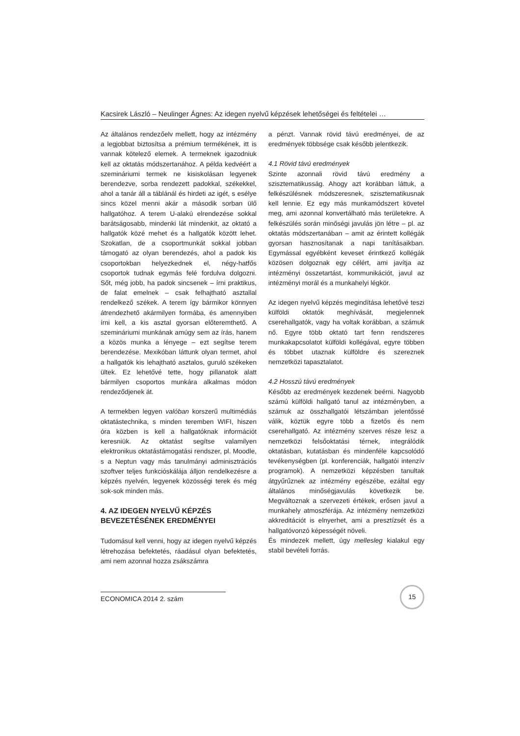Kacsirek László – Neulinger Ágnes: Az idegen nyelvű képzések lehetőségei és feltételei …
Az általános rendezőelv mellett, hogy az intézmény a legjobbat biztosítsa a prémium termékének, itt is vannak kötelező elemek. A termeknek igazodniuk kell az oktatás módszertanához. A példa kedvéért a szemináriumi termek ne kisiskolásan legyenek berendezve, sorba rendezett padokkal, székekkel, ahol a tanár áll a táblánál és hirdeti az igét, s esélye sincs közel menni akár a második sorban ülő hallgatóhoz. A terem U-alakú elrendezése sokkal barátságosabb, mindenki lát mindenkit, az oktató a hallgatók közé mehet és a hallgatók között lehet. Szokatlan, de a csoportmunkát sokkal jobban támogató az olyan berendezés, ahol a padok kis csoportokban helyezkednek el, négy-hatfős csoportok tudnak egymás felé fordulva dolgozni. Sőt, még jobb, ha padok sincsenek – írni praktikus, de falat emelnek – csak felhajtható asztallal rendelkező székek. A terem így bármikor könnyen átrendezhető akármilyen formába, és amennyiben írni kell, a kis asztal gyorsan előteremthető. A szemináriumi munkának amúgy sem az írás, hanem a közös munka a lényege – ezt segítse terem berendezése. Mexikóban láttunk olyan termet, ahol a hallgatók kis lehajtható asztalos, guruló székeken ültek. Ez lehetővé tette, hogy pillanatok alatt bármilyen csoportos munkára alkalmas módon rendeződjenek át.
A termekben legyen valóban korszerű multimédiás oktatástechnika, s minden teremben WIFI, hiszen óra közben is kell a hallgatóknak információt keresniük. Az oktatást segítse valamilyen elektronikus oktatástámogatási rendszer, pl. Moodle, s a Neptun vagy más tanulmányi adminisztrációs szoftver teljes funkcióskálája álljon rendelkezésre a képzés nyelvén, legyenek közösségi terek és még sok-sok minden más.
4. AZ IDEGEN NYELVŰ KÉPZÉS BEVEZETÉSÉNEK EREDMÉNYEI
Tudomásul kell venni, hogy az idegen nyelvű képzés létrehozása befektetés, ráadásul olyan befektetés, ami nem azonnal hozza zsákszámra
a pénzt. Vannak rövid távú eredményei, de az eredmények többsége csak később jelentkezik.
4.1 Rövid távú eredmények
Szinte azonnali rövid távú eredmény a szisztematikusság. Ahogy azt korábban láttuk, a felkészülésnek módszeresnek, szisztematikusnak kell lennie. Ez egy más munkamódszert követel meg, ami azonnal konvertálható más területekre. A felkészülés során minőségi javulás jön létre – pl. az oktatás módszertanában – amit az érintett kollégák gyorsan hasznosítanak a napi tanításaikban. Egymással egyébként keveset érintkező kollégák közösen dolgoznak egy célért, ami javítja az intézményi összetartást, kommunikációt, javul az intézményi morál és a munkahelyi légkör.
Az idegen nyelvű képzés megindítása lehetővé teszi külföldi oktatók meghívását, megjelennek cserehallgatók, vagy ha voltak korábban, a számuk nő. Egyre több oktató tart fenn rendszeres munkakapcsolatot külföldi kollégával, egyre többen és többet utaznak külföldre és szereznek nemzetközi tapasztalatot.
4.2 Hosszú távú eredmények
Később az eredmények kezdenek beérni. Nagyobb számú külföldi hallgató tanul az intézményben, a számuk az összhallgatói létszámban jelentőssé válik, köztük egyre több a fizetős és nem cserehallgató. Az intézmény szerves része lesz a nemzetközi felsőoktatási térnek, integrálódik oktatásban, kutatásban és mindenféle kapcsolódó tevékenységben (pl. konferenciák, hallgatói intenzív programok). A nemzetközi képzésben tanultak átgyűrűznek az intézmény egészébe, ezáltal egy általános minőségjavulás következik be. Megváltoznak a szervezeti értékek, erősen javul a munkahely atmoszférája. Az intézmény nemzetközi akkreditációt is elnyerhet, ami a presztízsét és a hallgatóvonzó képességét növeli.
És mindezek mellett, úgy mellesleg kialakul egy stabil bevételi forrás.
ECONOMICA 2014 2. szám
15